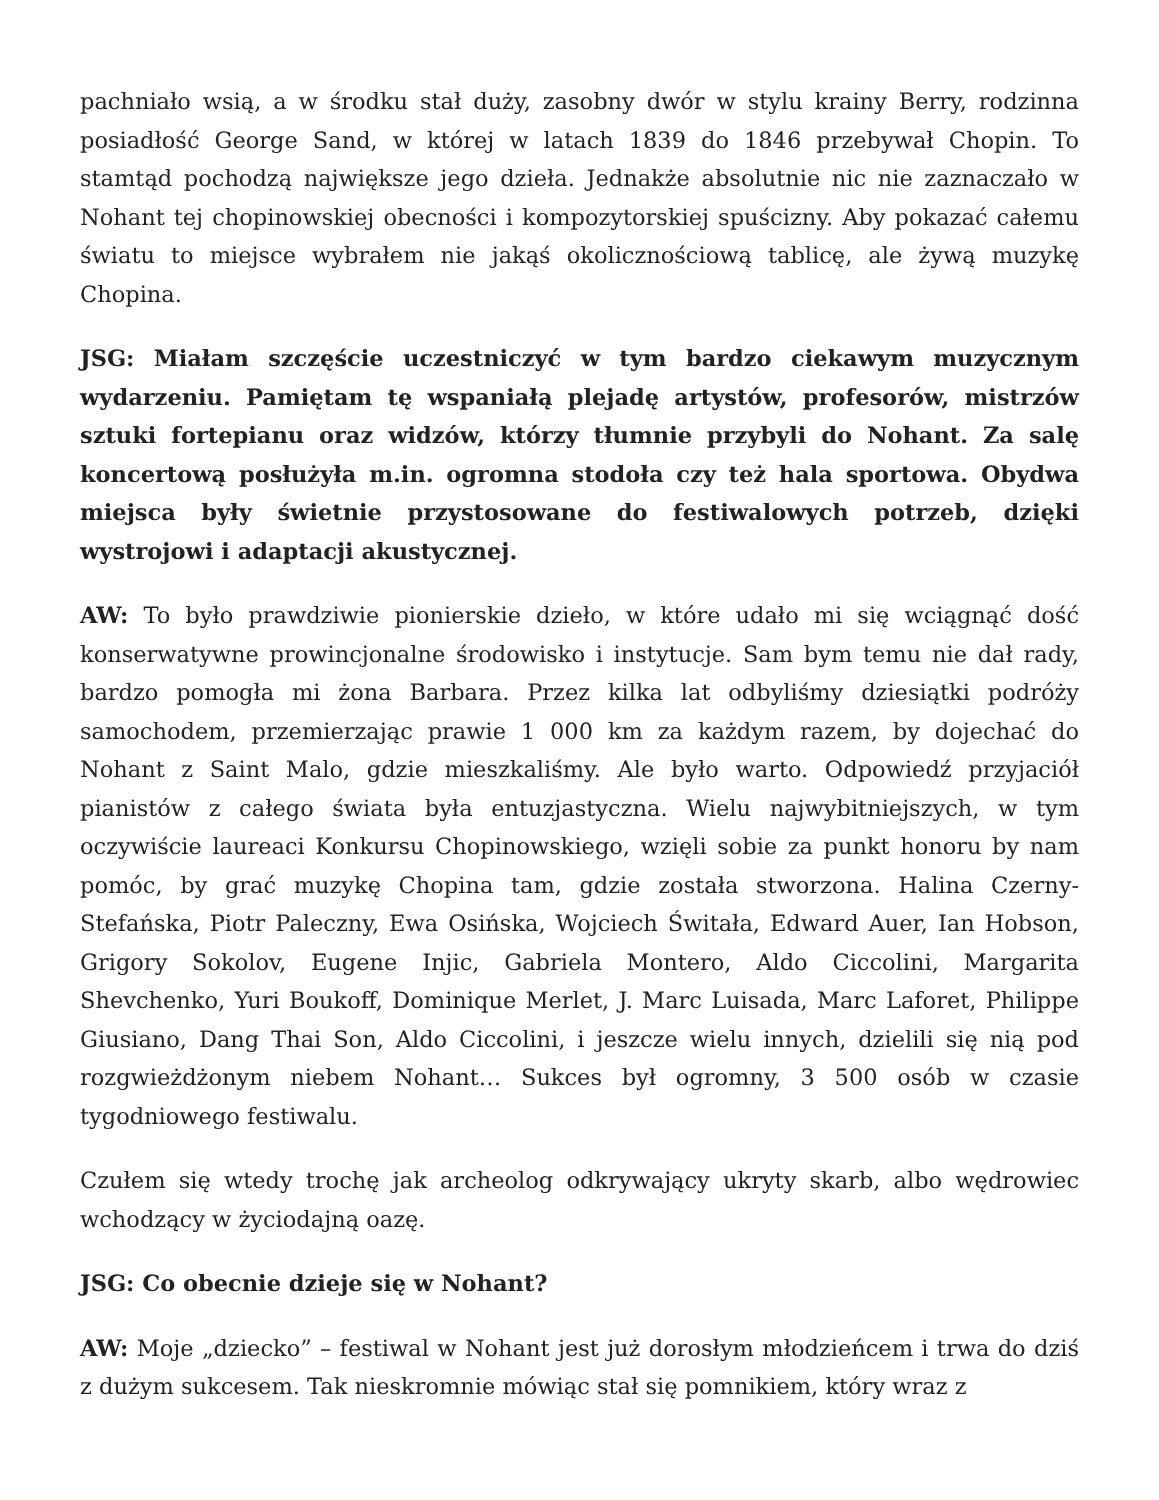pachniało wsią, a w środku stał duży, zasobny dwór w stylu krainy Berry, rodzinna posiadłość George Sand, w której w latach 1839 do 1846 przebywał Chopin. To stamtąd pochodzą największe jego dzieła. Jednakże absolutnie nic nie zaznaczało w Nohant tej chopinowskiej obecności i kompozytorskiej spuścizny. Aby pokazać całemu światu to miejsce wybrałem nie jakąś okolicznościową tablicę, ale żywą muzykę Chopina.
JSG: Miałam szczęście uczestniczyć w tym bardzo ciekawym muzycznym wydarzeniu. Pamiętam tę wspaniałą plejadę artystów, profesorów, mistrzów sztuki fortepianu oraz widzów, którzy tłumnie przybyli do Nohant. Za salę koncertową posłużyła m.in. ogromna stodoła czy też hala sportowa. Obydwa miejsca były świetnie przystosowane do festiwalowych potrzeb, dzięki wystrojowi i adaptacji akustycznej.
AW: To było prawdziwie pionierskie dzieło, w które udało mi się wciągnąć dość konserwatywne prowincjonalne środowisko i instytucje. Sam bym temu nie dał rady, bardzo pomogła mi żona Barbara. Przez kilka lat odbyliśmy dziesiątki podróży samochodem, przemierzając prawie 1 000 km za każdym razem, by dojechać do Nohant z Saint Malo, gdzie mieszkaliśmy. Ale było warto. Odpowiedź przyjaciół pianistów z całego świata była entuzjastyczna. Wielu najwybitniejszych, w tym oczywiście laureaci Konkursu Chopinowskiego, wzięli sobie za punkt honoru by nam pomóc, by grać muzykę Chopina tam, gdzie została stworzona. Halina Czerny-Stefańska, Piotr Paleczny, Ewa Osińska, Wojciech Świtała, Edward Auer, Ian Hobson, Grigory Sokolov, Eugene Injic, Gabriela Montero, Aldo Ciccolini, Margarita Shevchenko, Yuri Boukoff, Dominique Merlet, J. Marc Luisada, Marc Laforet, Philippe Giusiano, Dang Thai Son, Aldo Ciccolini, i jeszcze wielu innych, dzielili się nią pod rozgwieżdżonym niebem Nohant… Sukces był ogromny, 3 500 osób w czasie tygodniowego festiwalu.
Czułem się wtedy trochę jak archeolog odkrywający ukryty skarb, albo wędrowiec wchodzący w życiodajną oazę.
JSG: Co obecnie dzieje się w Nohant?
AW: Moje „dziecko” – festiwal w Nohant jest już dorosłym młodzieńcem i trwa do dziś z dużym sukcesem. Tak nieskromnie mówiąc stał się pomnikiem, który wraz z